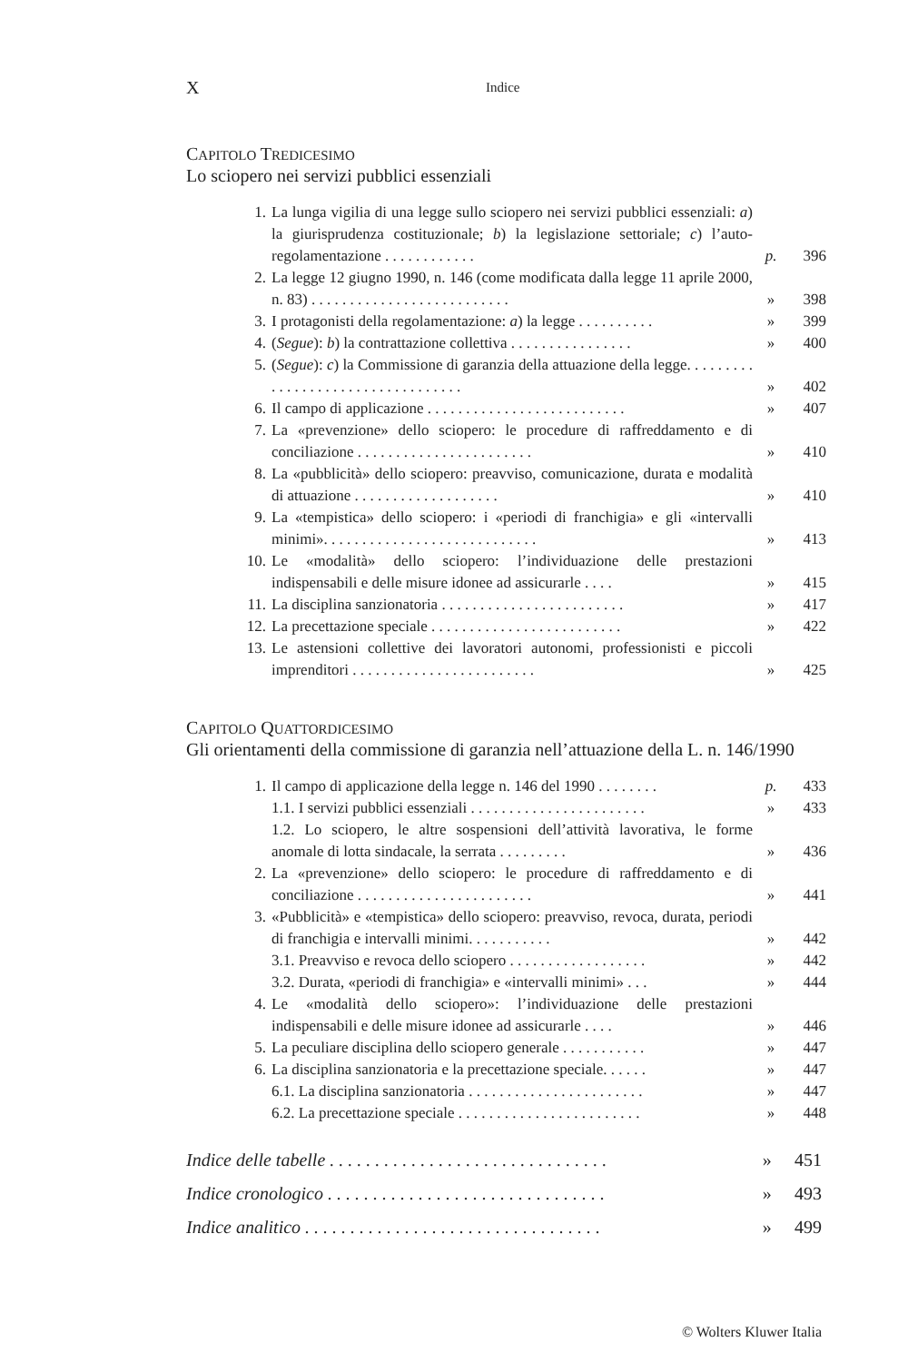X Indice
CAPITOLO TREDICESIMO
Lo sciopero nei servizi pubblici essenziali
| 1. | La lunga vigilia di una legge sullo sciopero nei servizi pubblici essenziali: a ) la giurisprudenza costituzionale; b ) la legislazione settoriale; c ) l’auto-regolamentazione . . . . . . . . . . . . | p. | 396 |
| 2. | La legge 12 giugno 1990, n. 146 (come modificata dalla legge 11 aprile 2000, n. 83) . . . . . . . . . . . . . . . . . . . . . . . . . . | » | 398 |
| 3. | I protagonisti della regolamentazione: a ) la legge . . . . . . . . . . | » | 399 |
| 4. | ( Segue ): b ) la contrattazione collettiva . . . . . . . . . . . . . . . . | » | 400 |
| 5. | ( Segue ): c ) la Commissione di garanzia della attuazione della legge. . . . . . . . . . . . . . . . . . . . . . . . . . . . . . . . . . | » | 402 |
| 6. | Il campo di applicazione . . . . . . . . . . . . . . . . . . . . . . . . . . | » | 407 |
| 7. | La «prevenzione» dello sciopero: le procedure di raffreddamento e di conciliazione . . . . . . . . . . . . . . . . . . . . . . . | » | 410 |
| 8. | La «pubblicità» dello sciopero: preavviso, comunicazione, durata e modalità di attuazione . . . . . . . . . . . . . . . . . . . | » | 410 |
| 9. | La «tempistica» dello sciopero: i «periodi di franchigia» e gli «intervalli minimi». . . . . . . . . . . . . . . . . . . . . . . . . . . . | » | 413 |
| 10. | Le «modalità» dello sciopero: l’individuazione delle prestazioni indispensabili e delle misure idonee ad assicurarle . . . . | » | 415 |
| 11. | La disciplina sanzionatoria . . . . . . . . . . . . . . . . . . . . . . . . | » | 417 |
| 12. | La precettazione speciale . . . . . . . . . . . . . . . . . . . . . . . . . | » | 422 |
| 13. | Le astensioni collettive dei lavoratori autonomi, professionisti e piccoli imprenditori . . . . . . . . . . . . . . . . . . . . . . . . | » | 425 |
CAPITOLO QUATTORDICESIMO
Gli orientamenti della commissione di garanzia nell’attuazione della L. n. 146/1990
| 1. | Il campo di applicazione della legge n. 146 del 1990 . . . . . . . . | p. | 433 |
| | 1.1. I servizi pubblici essenziali . . . . . . . . . . . . . . . . . . . . . . . | » | 433 |
| | 1.2. Lo sciopero, le altre sospensioni dell’attività lavorativa, le forme anomale di lotta sindacale, la serrata . . . . . . . . . | » | 436 |
| 2. | La «prevenzione» dello sciopero: le procedure di raffreddamento e di conciliazione . . . . . . . . . . . . . . . . . . . . . . . | » | 441 |
| 3. | «Pubblicità» e «tempistica» dello sciopero: preavviso, revoca, durata, periodi di franchigia e intervalli minimi. . . . . . . . . . . | » | 442 |
| | 3.1. Preavviso e revoca dello sciopero . . . . . . . . . . . . . . . . . . | » | 442 |
| | 3.2. Durata, «periodi di franchigia» e «intervalli minimi» . . . | » | 444 |
| 4. | Le «modalità dello sciopero»: l’individuazione delle prestazioni indispensabili e delle misure idonee ad assicurarle . . . . | » | 446 |
| 5. | La peculiare disciplina dello sciopero generale . . . . . . . . . . . | » | 447 |
| 6. | La disciplina sanzionatoria e la precettazione speciale. . . . . . | » | 447 |
| | 6.1. La disciplina sanzionatoria . . . . . . . . . . . . . . . . . . . . . . . | » | 447 |
| | 6.2. La precettazione speciale . . . . . . . . . . . . . . . . . . . . . . . . | » | 448 |
Indice delle tabelle . . . . . . . . . . . . . . . . . . . . . . . . . . . . . . . » 451
Indice cronologico . . . . . . . . . . . . . . . . . . . . . . . . . . . . . . . » 493
Indice analitico . . . . . . . . . . . . . . . . . . . . . . . . . . . . . . . . . » 499
© Wolters Kluwer Italia